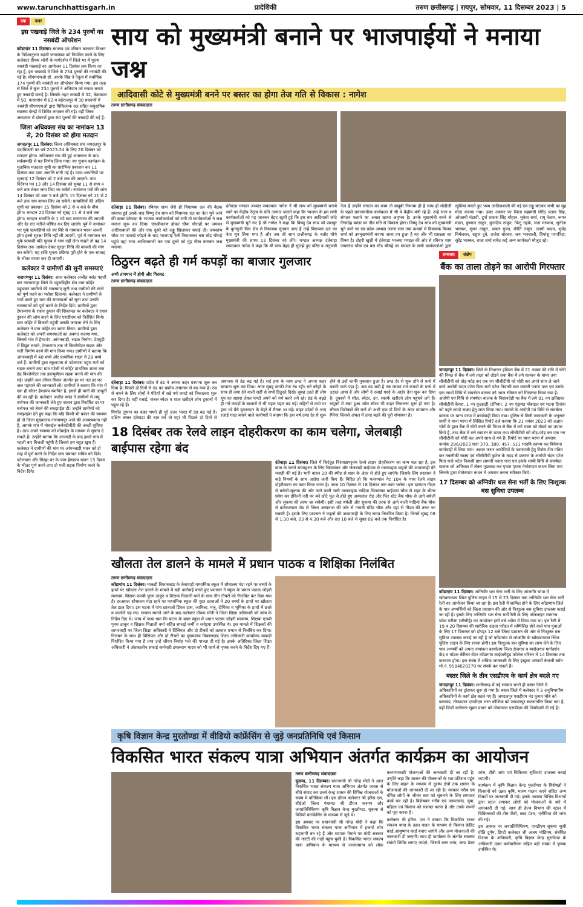www.tarunchhattisgarh.in प्रादेशिकी तरुण छत्तीसगढ़ | रायपुर, सोमवार, 11 दिसम्बर 2023 | 5
एक नजर
इस पखवाड़े जिले के 234 पुरुषों का नसबंदी ऑपरेशन
कोंडागांव 11 दिसंबर। स्वास्थ्य एवं परिवार कल्याण विभाग के निर्देशानुसार बढ़ती जनसंख्या को नियंत्रित करने के लिए कलेक्टर दीपक सोनी के मार्गदर्शन में जिले भर में पुरुष नसबंदी पखवाड़े का आयोजन 11 दिसंबर तक किया जा रहा है, इस पखवाड़े में जिले के 234 पुरुषों की नसबंदी की गई है। सीएमएचओ डॉ. आरके सिंह ने नेतृत्व में सर्वाधिक 174 पुरुषों की नसबंदी का ऑपरेशन किया गया। इस तरह से जिले में कुल 234 पुरुषों ने अभियान को सफल बनाते हुए नसबंदी कराई है। जिसके तहत माकड़ी में 32, केशकाल में 50, फरसगांव में 62 व बड़ेराजपुर में 30 प्रकरणों में नसबंदी सीएमएचओ द्वारा चिकित्सक दल सहित समुदायिक स्वास्थ्य केन्द्रों में शिविर लगाकर की गई। वहीं जिला अस्पताल में डॉक्टरों द्वारा 60 पुरुषों की नसबंदी की गई है।
जिला अधिवक्ता संघ का नामांकन 13 से, 20 दिसंबर को होगा मतदान
जगदलपुर 11 दिसंबर। जिला अधिवक्ता संघ जगदलपुर के पदाधिकारी का वर्ष 2023-24 के लिए 20 दिसंबर को मतदान होगा। अधिवक्ता संघ की हुई आमसभा के बाद सर्वसम्मति से यह निर्णय लिया गया। नए चुनाव कार्यक्रम के मुताबिक मतदाता सूची का प्रारंभिक प्रकाशन कर 11 दिसंबर तक दावा आपत्ति मांगी गई है। दावा-आपत्तियों पर सुनवाई 12 दिसंबर को 2 बजे तक की जाएगी। नाम निर्देशन पत्र 13 और 14 दिसंबर को सुबह 11 से शाम 4 बजे तक लेकर जमा किए जा सकेंगे। नामांकन पत्रों की जांच 14 दिसंबर को शाम 5 बजे होगी। 15 दिसंबर को 11 से 2 बजे तक नाम वापस लिए जा सकेंगे। प्रत्याशियों की अंतिम सूची का प्रकाशन 15 दिसंबर को 2 से 4 बजे के बीच होगा। मतदान 20 दिसंबर को सुबह 11 से 4 बजे तक होगा। मतदान समाप्ति के 1 घंटे बाद मतगणना की जाएगी और देर रात नतीजे घोषित कर दिए जाएंगे। पूर्व में नामांकन भर चुके प्रत्याशियों को नए सिरे से नामांकन भरना जरूरी होगा इनसे सुरक्षा निधि नहीं ली जाएगी, पूर्व में नामांकन भर चुके प्रत्याशी यदि चुनाव में भाग नहीं लेना चाहते तो वह 14 दिसंबर तक आवेदन देकर सुरक्षा निधि की वापसी की मांग कर सकेंगे। यह राशि चुनाव प्रक्रिया पूरी होने के एक सप्ताह के भीतर वापस कर दी जाएगी।
कलेक्टर ने ग्रामीणों की सुनी समस्याएं
नारायणपुर 11 दिसंबर। आज कलेक्टर अजीत वसंत पहली बार नारायणपुर जिले के पहुंचविहीन क्षेत्र ग्राम कोहेंर पहुंचकर ग्रामीणों की समस्याएं सुनी तथा ग्रामीणों की मांगो को पूर्ण करने का भरोसा दिलाया। कलेक्टर ने ग्रामीणों से चर्चा करते हुए ग्राम की समस्याओं को सुना तथा उनकी समस्याओं को पूर्ण करने के निर्देश दिये। ग्रामीणों द्वारा टेमरूगांव के राशन दुकान की शिकायत पर कलेक्टर ने राशन दुकान की जांच करने के लिए एसडीएम को निर्देशित किये। ग्राम कोहेंर में बिजली पहुंची उसकी जायजा लेने के लिए कलेक्टर ने ग्राम कोहेंर का भ्रमण किया। ग्रामीणों द्वारा कलेक्टर को अपनी समस्याओं का अवगत कराया गया, जिसमें गांव में हैण्डपंप, आंगनबाड़ी, सड़क निर्माण, देवगुड़ी में विद्युत लगाने, टेमरूगांव तक नौ किलोमीटर सड़क और गली निर्माण कार्य की मांग किया गया। ग्रामीणों ने बताया कि आंगनबाड़ी में 40 बच्चे और प्राथमिक शाला में 28 बच्चे दर्ज हैं। ग्रामीणों द्वारा स्कूलपारा से पटेलपारा पहुंच मार्ग को सड़क बनाने तथा ग्राम पटेली से कोहेंर प्राथमिक शाला तक डेढ किलोमीटर तक डब्ल्यूबीएम सड़क बनाने की मांग की गई। उन्होंने जल जीवन मिशन अंतर्गत हर घर नल हर घर जल पहंचाने की जानकारी ली। ग्रामीणों ने बताया कि गांव में एक ही सोलर हैण्डपंप स्थापित है, इससे ही पानी की आपूर्ती की जा रही है। कलेक्टर अजीत वसंत ने ग्रामीणों से लघु वनोपज की जानकारी लेते हुए शासन द्वारा निर्धारित दर पर वनोपज को बेचने की समझाईश दी। उन्होंने ग्रामीणों को समझाईश देते हुए कहा कि यदि किसी भी प्रकार की समस्या हो तो जिला मुख्यालय नारायणपुर आने की आवश्यकता नहीं है, आपके गांव में मोबाईल कनेक्टीवीटी की अच्छी सुविधा है। आप अपने समस्या को मोबाईल के माध्यम से सूचना दे सकते हैं। उन्होंने बताया कि आजादी के बाद हमारे गांव में पहली बार बिजली पहुंची है जिससे हम बहुत खुश हैं। कलेक्टर ने ग्रामीणों की मांग पर आंगनबाड़ी भवन को दो माह में पूर्ण करने के निर्देश ग्राम पंचायत सचिव को दिये। पटेलपारा और सिरहा घर के पास हैण्डपंप खनन 15 दिवस के भीतर पूर्ण करने तथा दो गली सड़क निर्माण करने के निर्देश दिये।
साय को मुख्यमंत्री बनाने पर भाजपाईयों ने मनाया जश्न
आदिवासी कोटे से मुख्यमंत्री बनने पर बस्तर का होगा तेज गति से विकास : नागेश
तरुण छत्तीसगढ़ संवाददाता
दंतेवाड़ा 11 दिसंबर। रविवार शाम जैसे ही विधायक दल की बैठक समाप्त हुई उसके बाद विष्णु देव साय को विधायक दल का नेता चुने जाने की खबर दंतेवाड़ा के भाजपा कार्यकर्ताओं को लगी तो कार्यकर्ताओं ने जश्न मनाना शुरू कर दिया। एकत्रीकरण होकर चौक चौराहों पर जमकर आतिशबाजी की और एक दूसरे को लड्डू खिलाकर बधाई दी। जयस्तंभ चौक पर फटाखे फोड़ने के बाद भाजपाई रैली निकालकर बस स्टेंड चौराहे पहुंचे यहां भव्य आतिशबाजी कर एक दूसरे को मुंह मीठा कराकर जश्न मनाया।
दंतेवाड़ा मण्डल अध्यक्ष जयदयाल नागेश ने श्री साय को मुख्यमंत्री बनाये जाने पर केंद्रीय नेतृत्व के प्रति आभार जताते कहा कि भाजपा के हम सभी कार्यकर्ताओं को यह जानकर बेहद खुशी हुई कि इस बार आदिवासी कोटे से मुख्यमंत्री चुने गए हैं श्री नागेश ने कहा कि विष्णु देव साय जो जशपुर के कुनकुरी विस क्षेत्र से विधायक चुनकर आए हैं उन्हें विधायक दल का नेता चुन लिया गया है और अब श्री साय छत्तीसगढ़ के बतौर चौथे मुख्यमंत्री की शपथ 13 दिसंबर को लेंगे। मण्डल अध्यक्ष दंतेवाड़ा जयदयाल नागेश ने कहा कि श्री साय बेहद ही सुलझे हुए वरिष्ठ व अनुभवी नेता हैं उन्होंने संगठन का काम तो बखूबी निभाया ही है साथ ही मोदीजी के पहले प्रधानमंत्रीत्व कार्यकाल में भी वे केंद्रीय मंत्री रहे हैं। उन्हें सत्ता व संगठन चलाने का अच्छा खासा अनुभव है। उनके मुख्यमंत्री बनने से निःसंदेह बस्तर का तीव्र गति से विकास होगा। विष्णु देव साय को मुख्यमंत्री चुने जाने पर एवं प्रदेश अध्यक्ष अरुण साव तथा कवर्धा से विधायक विजय शर्मा को उपमुख्यमंत्री बनाया जाना तय हुआ है यह और भी प्रसन्नता का विषय है। दोहरी खुशी में दंतेवाड़ा भाजपा मण्डल की ओर से रविवार शाम जयस्तंभ चौक एवं बस स्टेंड चौराहे पर मण्डल के सभी कार्यकर्ताओं द्वारा खुशियां मनाते हुए भव्य आतिशबाजी की गई एवं लड्डू बांटकर सभी का मुंह मीठा कराया गया। उक्त अवसर पर जिला महामंत्री धीरेंद्र प्रताप सिंह, ओजस्वी मंडावी, दुर्गा प्रकाश सिंह चौहान, मुकेश शर्मा, रामू नेताम, रूपन मंडल, कुणाल ठाकुर, कुलदीप ठाकुर, पिन्टू उइके, लता मरकाम, सुनीता भास्कर, सुमन ठाकुर, पायल गुप्ता, कीर्ति ठाकुर, लक्ष्मी यादव, भुपेंद्र निर्मलकर, राहुल दुबे, राजेश बोरबन, जय भनसाली, हिमांशु परगनिहा, सुरेंद्र भास्कर, राजा शर्मा समेत कई अन्य कार्यकर्ता मौजुद रहे।
ठिठुरन बढ़ते ही गर्म कपड़ों का बाजार गुलजार
अभी तापमान में होगी और गिरावट
तरुण छत्तीसगढ़ संवाददाता
दंतेवाड़ा 11 दिसंबर। प्रदेश में ठंड ने अपना कहर बरपाना शुरू कर दिया है। पिछले दो दिनों से ठंड का प्रकोप अचानक से बढ गया है। ठंड से बचने के लिए लोगों ने पेटियों में रखे गर्म कपड़े को निकालना शुरू कर दिया है। वहीं रजाई, कंबल स्वेटर व शाल खरीदने लोग दुकानों में पहुंच रहे हैं।
मिचोंद तूफान का कहर थमते ही पूरे उत्तर भारत में ठंड बढ गई है। दक्षिण बस्तर दंतेवाड़ा की बात करें तो यहां भी पिछले दो दिनों से अचानक से ठंड बढ गई है। सर्द हवा के साथ ठण्ड ने अपना कहर बरपाना शुरू कर दिया। आज सुबह काफी तेज ठंड रही। घने कोहरे के साथ ही जमा देने वाली सर्दी से सभी ठिठुरते दिखे। सुबह उठते ही लोग धूप का सहारा लेकर घण्टों अपने को गर्म करने लगे रहे। ठंड के बढ़ते ही गर्म कपड़ों के बाजारों में भी चहल पहल बढ गई। महिनों से माथे पर हाथ धरे बैठे दुकानदार के चेहरे में रौनक आ गई। बाहर प्रदेशों से आए रजाई गदद बनाने वाले कारीगरों ने बताया कि इस वर्ष ठण्ड देर से शुरू होने से उन्हें काफी नुकसान हुआ है। ठण्ड देर से शुरू होने से धन्धे में काफी फर्क पड़ा है। अब ठंड बढी है तब जाकर गर्म कपडों के धन्धे में उठाल आया है और लोगों ने रजाई गददे के आर्डर देना शुरू कर दिया है। दुकानों में शॉल, स्वेटर, उन, स्कार्फ खरीदने लोग पहुंचने लगे हैं। संदूकों में रखा हुआ शॉल स्वेटर भी बाहर निकलना शुरू हो गया है। मौसम विशेषज्ञों की मानें तो अभी एक दो दिनों के अंदर तापमान और गिरेगा जिससे अंचल में ठण्ड बढ़ने की पूरी संभावना है।
18 दिसंबर तक रेलवे लाइन दोहरीकरण का काम चलेगा, जेलबाड़ी बाईपास रहेगा बंद
दंतेवाड़ा 11 दिसंबर। जिले में किरंदुल विशाखापट्टनम रेलवे लाइन दोहरीकरण का काम चल रहा है, इस काम के चलते सप्ताहभर के लिए चितालंका और जेलबाड़ी बाईपास से मालवाहक वाहनों की आवाजाही की मनाही की गई है। भारी वाहन 20 की स्पीड से शहर के अंदर से होते हुए जाएंगे। जिसके लिए प्रशासन ने कड़े नियमों के साथ आदेश जारी किए हैं। विदित हो कि फरसपाल गेट 104 के पास रेलवे लाइन दोहरीकरण का काम किया जाना है। आज 10 दिसंबर से 18 दिसंबर तक काम चलेगा। इस दरम्यान गीदम से बचेली-सुकमा की ओर जाने वाली भारी मालवाहक गाड़िया चितालंका बाईपास चौक से शहर के भीतर प्रवेश कर डंकिनी नदी पर बने छोटे पुल से होते हुए अस्पताल रोड और फिर स्टेट बैंक चौक से आगे बचेली और सुकमा की तरफ जा सकेंगी। इसी तरह बचेली और सुकमा की तरफ से आने वाली गाड़ियां बैंक चौक से कटेकल्याण रोड से जिला अस्पताल की ओर से गायत्री मंदिर चौक और यहां से गीदम की तरफ जा सकती हैं। इसके लिए प्रशासन ने वाहनों की आवाजाही के लिए समय निर्धारित किया है। जिनमें सुबह 08 से 1:30 बजे, 03 से 4:30 बजे और रात 10 बजे से सुबह 06 बजे तक निर्धारित है।
खौलता तेल डालने के मामले में प्रधान पाठक व शिक्षिका निलंबित
तरुण छत्तीसगढ़ संवाददाता
कोंडागांव 11 दिसंबर। माकड़ी विकासखंड के केरावाही माध्यमिक स्कूल में शौचालय गंदा रहने पर बच्चों के हाथों पर खौलता तेल डालने के मामले में बड़ी कार्रवाई करते हुए प्रशासन ने स्कूल के प्रधान पाठक जोहरी मरकाम, शिक्षक एलबी पूनम ठाकुर व शिक्षक मिताली वर्मा के साथ तीन टीचरों को निलंबित कर दिया गया है। दरअसल शौचालय गंदा रहने पर माध्यमिक स्कूल की कुछ छात्राओं ने 20 बच्चों के हाथों पर खौलता तेल डाल दिया। इस घटना में पांच छात्राओं डिंपल दास, जामिला, मंजू, दीपिका व भूमिका के हाथों में छाले व फफोले पड़ गए। मामला सामने आने के बाद कलेक्टर दीपक सोनी ने जिला शिक्षा अधिकारी को जांच के निर्देश दिए थे। जांच में पाया गया कि घटना के वक्त स्कूल में प्रधान पाठक जोहरी मरकाम, शिक्षक एलबी पूनम ठाकुर व शिक्षक मिताली वर्मा सहित सफाई कर्मी व रसोइया उपस्थित थे। इस मामले में शिक्षकों की लापरवाही पर जिला शिक्षा अधिकारी ने प्रिंसिपल और दो टीचरों को तत्काल प्रभाव से निलंबित कर दिया। निलंबन के साथ ही प्रिंसिपल और दो टीचरों का मुख्यालय विकासखंड शिक्षा अधिकारी कार्यालय माकड़ी निर्धारित किया गया है तथा उन्हें जीवन निर्वाह भत्ते की पात्रता दी गई है। इसके अतिरिक्त जिला शिक्षा अधिकारी ने अंशकालीन सफाई कर्मचारी डमरूराम यादव को भी कार्य से पृथक करने के निर्देश दिए गए हैं।
समाचार संक्षेप
बैंक का ताला तोड़ने का आरोपी गिरफ्तार
जगदलपुर 11 दिसंबर। जिले के नियानार इंडियन बैंक में 21 नवंबर की रात्रि में चोरी की नियत से बैंक में लगे ताला को तोडने तथा बैंक में लगे सायरन के वायर तथा सीसीटीवी को तोड़-फोड़ कर एक नग सीसीटीवी को चोरी कर अपने साथ ले जाने वाले आरोपी चंदन पटेल पिता धनो पटेल निवासी ग्राम लामनी पनारा पारा एवं उसके एक साथी विधि से संघर्षरत बालक को आज रविवार को गिरफ्तार किया गया है। आरोपी एवं विधि से संघर्षरत बालक के निशानदेही पर बैंक में लगे 01 नग क्षतिग्रस्त सीसीटीवी कैमरा, 1 नग कुल्हाड़ी (टंगिया), 2 नग एंड्रायड मोबाइल एवं घटना दिनांक को पहने कपडे साक्ष्य हेतु जप्त किया गया। मामले के आरोपी एवं विधि से संघर्षरत बालक पर थाना परपा में कार्यवाही किया गया। पुलिस से मिली जानकारी के अनुसार प्रार्थी ने थाना परपा में लिखित रिपोर्ट दर्ज कराया कि 21 नवंबर 2023 को अज्ञात चोरों के द्वारा बैंक में चोरी करने की नियत से बैंक में लगे ताला को तोडने का प्रयास किये हैं, तथा बैंक में लगे सायरन के वायर तथा सीसीटीवी को तोड़-फोड़ कर एक नग सीसीटीवी को चोरी कर अपने साथ ले गये हैं। रिपोर्ट पर थाना परपा में अपराध कमांक 286/2023 धारा 379, 380, 457, 511 भादवि कायम कर विवेचना कार्यवाही में लिया गया। अज्ञात फरार आरोपियों के पतासाजी हेतु विशेष टीम गठित कर तकनीकी साक्ष्य एवं सीसीटीवी फुटेज के मदद से प्रकरण के आरोपी चंदन पटेल पिता धनो पटेल निवासी ग्राम लामनी पनारा पारा एवं उसके साथी विधि से संघर्षरत बालक को अभिरक्षा में लेकर पूछताछ कर पृथक पृथक मेमोरण्डम कथन लिया गया जिनके द्वारा मेमोरण्डम कथन में अपराध करना स्वीकार किये।
17 दिसम्बर को अग्निवीर थल सेना भर्ती के लिए निःशुल्क बस सुविधा उपलब्ध
कोंडागांव 11 दिसंबर। अग्निवीर थल सेना भर्ती के लिए जांजगीर चांपा में खोखराभाठा स्थित पुलिस लाइन में 15 से 23 दिसंबर तक अग्निवीर थल सेना भर्ती रैली का आयोजन किया जा रहा है। इस रैली में शामिल होने के लिए कोंडागांव जिले के पात्र अभ्यर्थियों को जिला प्रशासन की ओर से निःशुल्क बस सुविधा उपलब्ध कराई जा रही है। इसके लिए अग्निवीर थल सेना भर्ती रैली के लिए ऑनलाइन सामान्य प्रवेश परीक्षा (सीसीई) का आयोजन इसी वर्ष अप्रैल में किया गया था। इस रैली में 19 व 20 दिसम्बर की शारीरिक दक्षता परीक्षा में सम्मिलित होने वाले पात्र युवाओं के लिए 17 दिसम्बर को दोपहर 12 बजे जिला प्रशासन की ओर से निःशुल्क बस सुविधा उपलब्ध कराई जा रही है जो कोंडागांव से जांजगीर के खोखराभाठा स्थित पुलिस लाइन के लिए रवाना होगी। इस निःशुल्क बस सुविधा का लाभ लेने के लिए पात्र अभ्यर्थी को अपना नामांकन कार्यालय जिला रोजगार व स्वरोजगार मार्गदर्शन केंद्र व मॉडल कॅरियर सेंटर कोंडागांव लाईवलीहुड कॉलेज परिसर में 14 दिसम्बर तक करवाना होगा। इस संबंध में अधिक जानकारी के लिए इच्छुक अभ्यर्थी केकती बर्मन मो.नं. 9584020279 पर संपर्क कर सकते हैं।
बस्तर जिले के तीन एसडीएम के कार्य क्षेत्र बदले गए
जगदलपुर 11 दिसंबर। छत्तीसगढ़ में नई सरकार बनते ही बस्तर जिले में अधिकारियों का ट्रांसफर शुरू हो गया है। बस्तर जिले में कलेक्टर ने 3 अनुविभागीय अधिकारियों के कार्य क्षेत्र बदले गए हैं। जगदलपुर एसडीएम नंद कुमार चौबे को बकावंड, तोकापाल एसडीएम भरत कौशिक को जगदलपुर स्थानांतरित किया गया है, वहीं डिप्टी कलेक्टर सुब्रत प्रधान को तोकापाल एसडीएम की जिम्मेदारी दी गई है।
कृषि विज्ञान केन्द्र मुरतोण्डा में वीडियो कांफ्रेंसिंग से जुड़े जनप्रतिनिधि एवं किसान
विकसित भारत संकल्प यात्रा अभियान अंतर्गत कार्यक्रम का आयोजन
तरुण छत्तीसगढ़ संवाददाता
सुकमा, 11 दिसम्बर। प्रधानमंत्री श्री नरेन्द्र मोदी ने आज विकसित भारत संकल्प यात्रा अभियान अंतर्गत जनता से सीधे संवाद कर उनसे केन्द्र शासन की विभिन्न योजनाओं के संबंध में प्रतिक्रिया ली। इस दौरान कलेक्टर श्री हरिस.एस, सीईओ जिला पंचायत श्री डीएन कश्यप और जनप्रतिनिधिगण कृषि विज्ञान केन्द्र मुरतोंण्डा, सुकमा से विडियो कान्फ्रेंसिंग के माध्यम से जुड़े थे।
इस अवसर पर प्रधानमंत्री श्री नरेन्द्र मोदी ने कहा कि विकसित भारत संकल्प यात्रा अभियान में हजारों लोग सहभागी बन रहे हैं और व्यापक पैमाने पर मोदी सरकार की गारंटी की गाड़ी पहुंच चुकी है। विकसित भारत संकल्प यात्रा अभियान के माध्यम से जनसामान्य को लोक कल्याणकारी योजनाओं की जानकारी दी जा रही है। उन्होंने कहा कि शासन की योजनाओं के शत-प्रतिशत पहुंच के लिए वाहन के माध्यम से दूरस्थ क्षेत्रों तक शासन के योजनाओं की जानकारी दी जा रही है। सरकार गरीब एवं वंचित लोगों के जीवन स्तर को सुधारने के लिए लगातार कार्य कर रही है। विशेषकर गरीब एवं जरूरतमंद, युवा, महिला एवं किसान को सशक्त करना है और उनके सपनों को पूरा करना है।
कलेक्टर श्री हरिस. एस ने बताया कि विकसित भारत संकल्प यात्रा के तहत वाहन के माध्यम से किसान क्रेडिट कार्ड,आयुष्मान कार्ड बनाए जाएंगे और अन्य योजनाओं की जानकारी दी जाएगी। साथ ही कार्यक्रम के अंतर्गत स्वास्थ्य संबंधी शिविर लगाए जाएंगे, जिसमें रक्त जांच, ब्लड प्रेशर जांच, टीबी जांच एवं चिकित्सा सुविधाएं उपलब्ध कराई जाएगी।
कार्यक्रम में कृषि विज्ञान केन्द्र मुरतोंण्डा के विशेषज्ञों ने किसानों को उन्नत कृषि, मत्स्य पालन करने सहित अन्य विषयों पर जानकारी दी गई। इसके अलावा विभिन्न विभागों द्वारा स्टाल लगाकर लोगों को योजनाओं के बारे में जानकारी दी गई। साथ ही हेल्थ विभाग की स्टाल में चिकित्सकों की टीम टीबी, ब्लड प्रेशर, एनीमिया की जांच की गई।
इस अवसर पर जनप्रतिनिधिगण, एसडीएम सुकमा सुश्री प्रीति दुर्गम, डिप्टी कलेक्टर श्री अजय मोडियम, संबंधित विभाग के अधिकारी, कृषि विज्ञान केन्द्र मुरतोंण्डा के अधिकारी एवम कर्मचारीगण सहित बड़ी संख्या में कृषक उपस्थित थे।